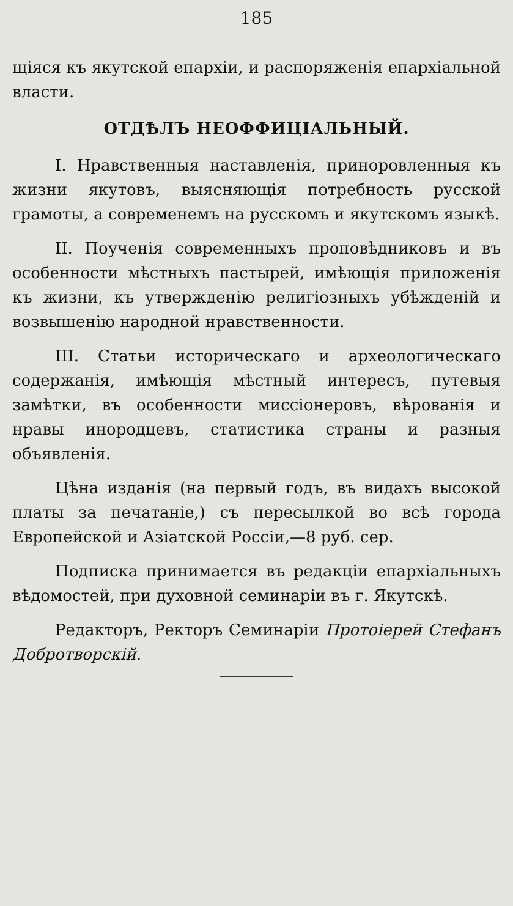185
щіяся къ якутской епархіи, и распоряженія епархіальной власти.
ОТДѢЛЪ НЕОФФИЦІАЛЬНЫЙ.
I. Нравственныя наставленія, приноровленныя къ жизни якутовъ, выясняющія потребность русской грамоты, а современемъ на русскомъ и якутскомъ языкѣ.
II. Поученія современныхъ проповѣдниковъ и въ особенности мѣстныхъ пастырей, имѣющія приложенія къ жизни, къ утвержденію религіозныхъ убѣжденій и возвышенію народной нравственности.
III. Статьи историческаго и археологическаго содержанія, имѣющія мѣстный интересъ, путевыя замѣтки, въ особенности миссіонеровъ, вѣрованія и нравы инородцевъ, статистика страны и разныя объявленія.
Цѣна изданія (на первый годъ, въ видахъ высокой платы за печатаніе,) съ пересылкой во всѣ города Европейской и Азіатской Россіи,—8 руб. сер.
Подписка принимается въ редакціи епархіальныхъ вѣдомостей, при духовной семинаріи въ г. Якутскѣ.
Редакторъ, Ректоръ Семинаріи Протоіерей Стефанъ Добротворскій.